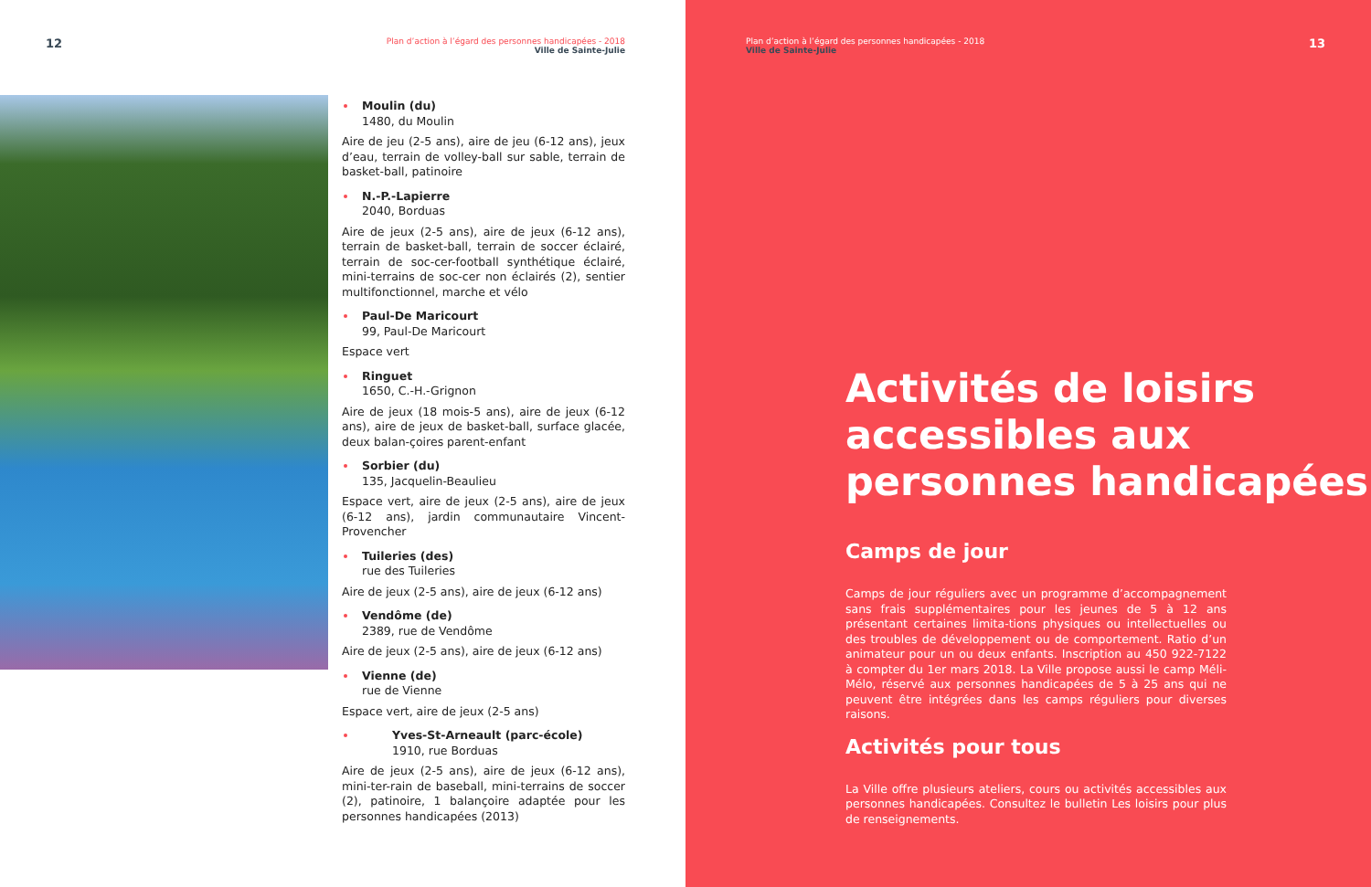12 Plan d’action à l’égard des personnes handicapées - 2018
Ville de Sainte-Julie
Moulin (du)
1480, du Moulin
Aire de jeu (2-5 ans), aire de jeu (6-12 ans), jeux d’eau, terrain de volley-ball sur sable, terrain de basket-ball, patinoire
N.-P.-Lapierre
2040, Borduas
Aire de jeux (2-5 ans), aire de jeux (6-12 ans), terrain de basket-ball, terrain de soccer éclairé, terrain de soc-cer-football synthétique éclairé, mini-terrains de soc-cer non éclairés (2), sentier multifonctionnel, marche et vélo
Paul-De Maricourt
99, Paul-De Maricourt
Espace vert
Ringuet
1650, C.-H.-Grignon
Aire de jeux (18 mois-5 ans), aire de jeux (6-12 ans), aire de jeux de basket-ball, surface glacée, deux balan-çoires parent-enfant
Sorbier (du)
135, Jacquelin-Beaulieu
Espace vert, aire de jeux (2-5 ans), aire de jeux (6-12 ans), jardin communautaire Vincent-Provencher
Tuileries (des)
rue des Tuileries
Aire de jeux (2-5 ans), aire de jeux (6-12 ans)
Vendôme (de)
2389, rue de Vendôme
Aire de jeux (2-5 ans), aire de jeux (6-12 ans)
Vienne (de)
rue de Vienne
Espace vert, aire de jeux (2-5 ans)
Yves-St-Arneault (parc-école)
1910, rue Borduas
Aire de jeux (2-5 ans), aire de jeux (6-12 ans), mini-ter-rain de baseball, mini-terrains de soccer (2), patinoire, 1 balançoire adaptée pour les personnes handicapées (2013)
Plan d’action à l’égard des personnes handicapées - 2018
Ville de Sainte-Julie 13
Activités de loisirs accessibles aux personnes handicapées
Camps de jour
Camps de jour réguliers avec un programme d’accompagnement sans frais supplémentaires pour les jeunes de 5 à 12 ans présentant certaines limita-tions physiques ou intellectuelles ou des troubles de développement ou de comportement. Ratio d’un animateur pour un ou deux enfants. Inscription au 450 922-7122 à compter du 1er mars 2018. La Ville propose aussi le camp Méli-Mélo, réservé aux personnes handicapées de 5 à 25 ans qui ne peuvent être intégrées dans les camps réguliers pour diverses raisons.
Activités pour tous
La Ville offre plusieurs ateliers, cours ou activités accessibles aux personnes handicapées. Consultez le bulletin Les loisirs pour plus de renseignements.